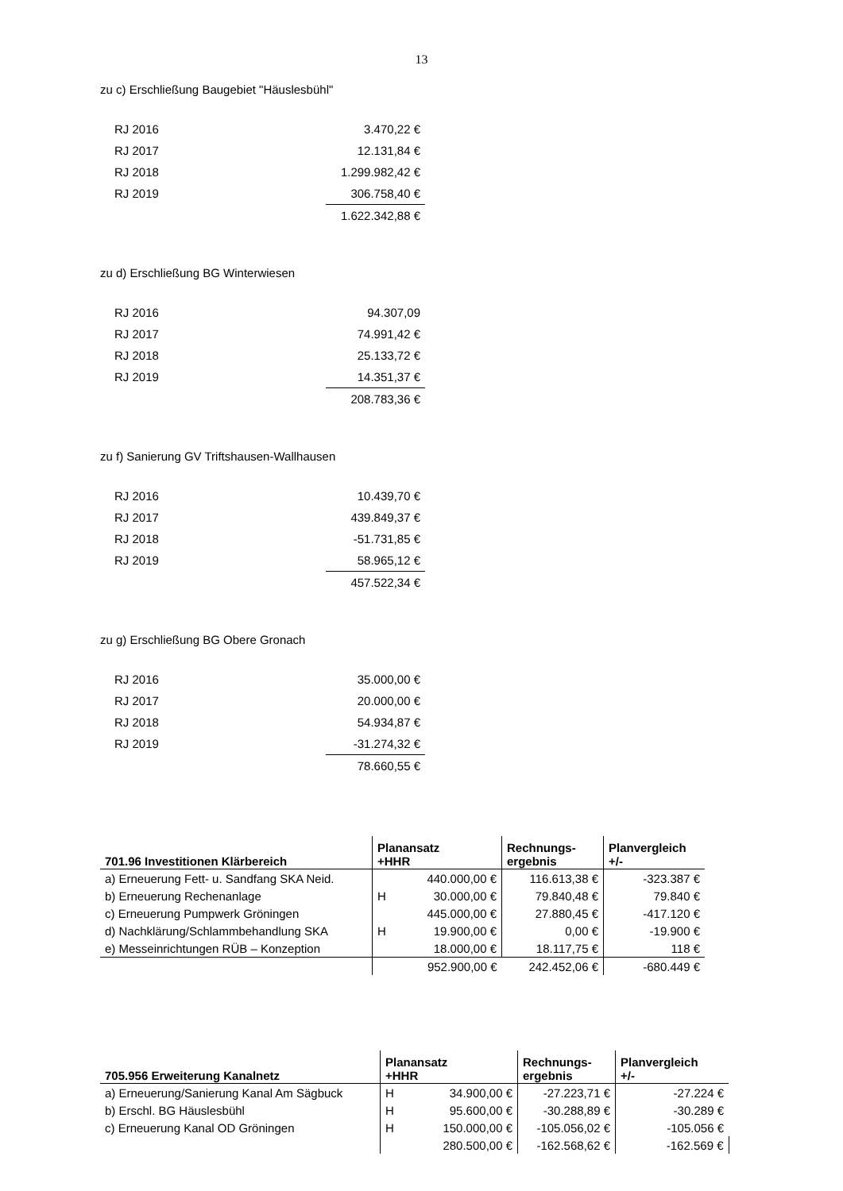13
zu c) Erschließung Baugebiet "Häuslesbühl"
| RJ 2016 | 3.470,22 € |
| RJ 2017 | 12.131,84 € |
| RJ 2018 | 1.299.982,42 € |
| RJ 2019 | 306.758,40 € |
| | 1.622.342,88 € |
zu d) Erschließung BG Winterwiesen
| RJ 2016 | 94.307,09 |
| RJ 2017 | 74.991,42 € |
| RJ 2018 | 25.133,72 € |
| RJ 2019 | 14.351,37 € |
| | 208.783,36 € |
zu f) Sanierung GV Triftshausen-Wallhausen
| RJ 2016 | 10.439,70 € |
| RJ 2017 | 439.849,37 € |
| RJ 2018 | -51.731,85 € |
| RJ 2019 | 58.965,12 € |
| | 457.522,34 € |
zu g) Erschließung BG Obere Gronach
| RJ 2016 | 35.000,00 € |
| RJ 2017 | 20.000,00 € |
| RJ 2018 | 54.934,87 € |
| RJ 2019 | -31.274,32 € |
| | 78.660,55 € |
| 701.96 Investitionen Klärbereich | Planansatz +HHR | | Rechnungs- ergebnis | Planvergleich +/- |
| --- | --- | --- | --- | --- |
| a) Erneuerung Fett- u. Sandfang SKA Neid. | | 440.000,00 € | 116.613,38 € | -323.387 € |
| b) Erneuerung Rechenanlage | H | 30.000,00 € | 79.840,48 € | 79.840 € |
| c) Erneuerung Pumpwerk Gröningen | | 445.000,00 € | 27.880,45 € | -417.120 € |
| d) Nachklärung/Schlammbehandlung SKA | H | 19.900,00 € | 0,00 € | -19.900 € |
| e) Messeinrichtungen RÜB – Konzeption | | 18.000,00 € | 18.117,75 € | 118 € |
| | | 952.900,00 € | 242.452,06 € | -680.449 € |
| 705.956 Erweiterung Kanalnetz | Planansatz +HHR | | Rechnungs- ergebnis | Planvergleich +/- |
| --- | --- | --- | --- | --- |
| a) Erneuerung/Sanierung Kanal Am Sägbuck | H | 34.900,00 € | -27.223,71 € | -27.224 € |
| b) Erschl. BG Häuslesbühl | H | 95.600,00 € | -30.288,89 € | -30.289 € |
| c) Erneuerung Kanal OD Gröningen | H | 150.000,00 € | -105.056,02 € | -105.056 € |
| | | 280.500,00 € | -162.568,62 € | -162.569 € |